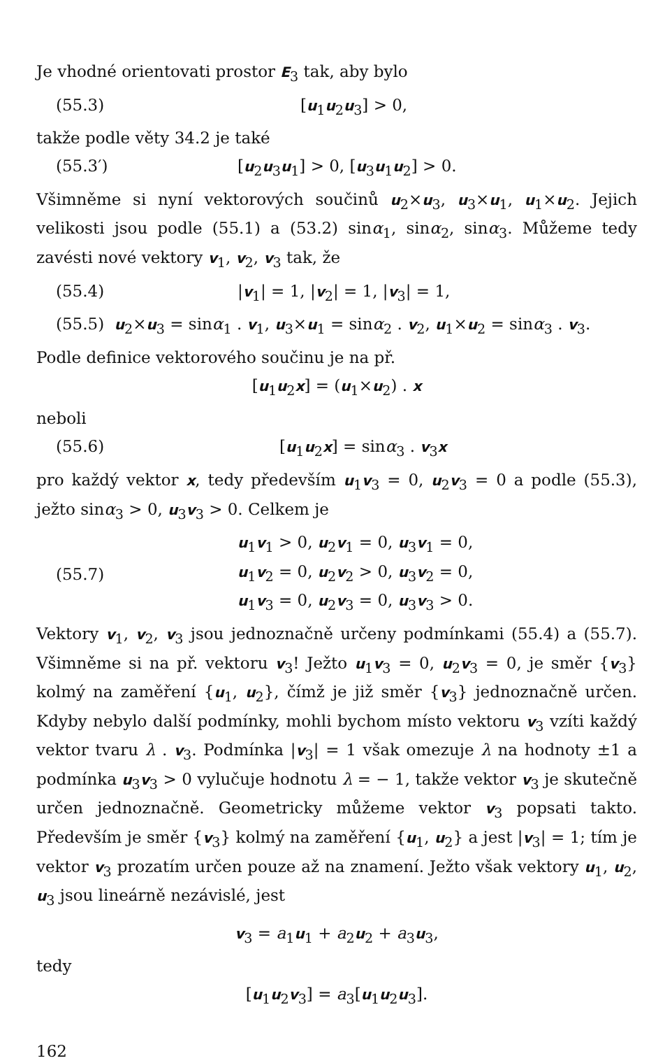Je vhodné orientovati prostor E<sub>3</sub> tak, aby bylo
(55.3) [u<sub>1</sub>u<sub>2</sub>u<sub>3</sub>] > 0,
takže podle věty 34.2 je také
(55.3′) [u<sub>2</sub>u<sub>3</sub>u<sub>1</sub>] > 0, [u<sub>3</sub>u<sub>1</sub>u<sub>2</sub>] > 0.
Všimněme si nyní vektorových součinů u<sub>2</sub>×u<sub>3</sub>, u<sub>3</sub>×u<sub>1</sub>, u<sub>1</sub>×u<sub>2</sub>. Jejich velikosti jsou podle (55.1) a (53.2) sinα<sub>1</sub>, sinα<sub>2</sub>, sinα<sub>3</sub>. Můžeme tedy zavésti nové vektory v<sub>1</sub>, v<sub>2</sub>, v<sub>3</sub> tak, že
(55.4) |v<sub>1</sub>| = 1, |v<sub>2</sub>| = 1, |v<sub>3</sub>| = 1,
(55.5) u<sub>2</sub>×u<sub>3</sub> = sinα<sub>1</sub> . v<sub>1</sub>, u<sub>3</sub>×u<sub>1</sub> = sinα<sub>2</sub> . v<sub>2</sub>, u<sub>1</sub>×u<sub>2</sub> = sinα<sub>3</sub> . v<sub>3</sub>.
Podle definice vektorového součinu je na př.
[u<sub>1</sub>u<sub>2</sub>x] = (u<sub>1</sub>×u<sub>2</sub>) . x
neboli
(55.6) [u<sub>1</sub>u<sub>2</sub>x] = sinα<sub>3</sub> . v<sub>3</sub>x
pro každý vektor x, tedy především u<sub>1</sub>v<sub>3</sub> = 0, u<sub>2</sub>v<sub>3</sub> = 0 a podle (55.3), ježto sinα<sub>3</sub> > 0, u<sub>3</sub>v<sub>3</sub> > 0. Celkem je
(55.7) u<sub>1</sub>v<sub>1</sub> > 0, u<sub>2</sub>v<sub>1</sub> = 0, u<sub>3</sub>v<sub>1</sub> = 0,
u<sub>1</sub>v<sub>2</sub> = 0, u<sub>2</sub>v<sub>2</sub> > 0, u<sub>3</sub>v<sub>2</sub> = 0,
u<sub>1</sub>v<sub>3</sub> = 0, u<sub>2</sub>v<sub>3</sub> = 0, u<sub>3</sub>v<sub>3</sub> > 0.
Vektory v<sub>1</sub>, v<sub>2</sub>, v<sub>3</sub> jsou jednoznačně určeny podmínkami (55.4) a (55.7). Všimněme si na př. vektoru v<sub>3</sub>! Ježto u<sub>1</sub>v<sub>3</sub> = 0, u<sub>2</sub>v<sub>3</sub> = 0, je směr {v<sub>3</sub>} kolmý na zaměření {u<sub>1</sub>, u<sub>2</sub>}, čímž je již směr {v<sub>3</sub>} jednoznačně určen. Kdyby nebylo další podmínky, mohli bychom místo vektoru v<sub>3</sub> vzíti každý vektor tvaru λ . v<sub>3</sub>. Podmínka |v<sub>3</sub>| = 1 však omezuje λ na hodnoty ±1 a podmínka u<sub>3</sub>v<sub>3</sub> > 0 vylučuje hodnotu λ = − 1, takže vektor v<sub>3</sub> je skutečně určen jednoznačně. Geometricky můžeme vektor v<sub>3</sub> popsati takto. Především je směr {v<sub>3</sub>} kolmý na zaměření {u<sub>1</sub>, u<sub>2</sub>} a jest |v<sub>3</sub>| = 1; tím je vektor v<sub>3</sub> prozatím určen pouze až na znamení. Ježto však vektory u<sub>1</sub>, u<sub>2</sub>, u<sub>3</sub> jsou lineárně nezávislé, jest
v<sub>3</sub> = a<sub>1</sub>u<sub>1</sub> + a<sub>2</sub>u<sub>2</sub> + a<sub>3</sub>u<sub>3</sub>,
tedy
[u<sub>1</sub>u<sub>2</sub>v<sub>3</sub>] = a<sub>3</sub>[u<sub>1</sub>u<sub>2</sub>u<sub>3</sub>].
162